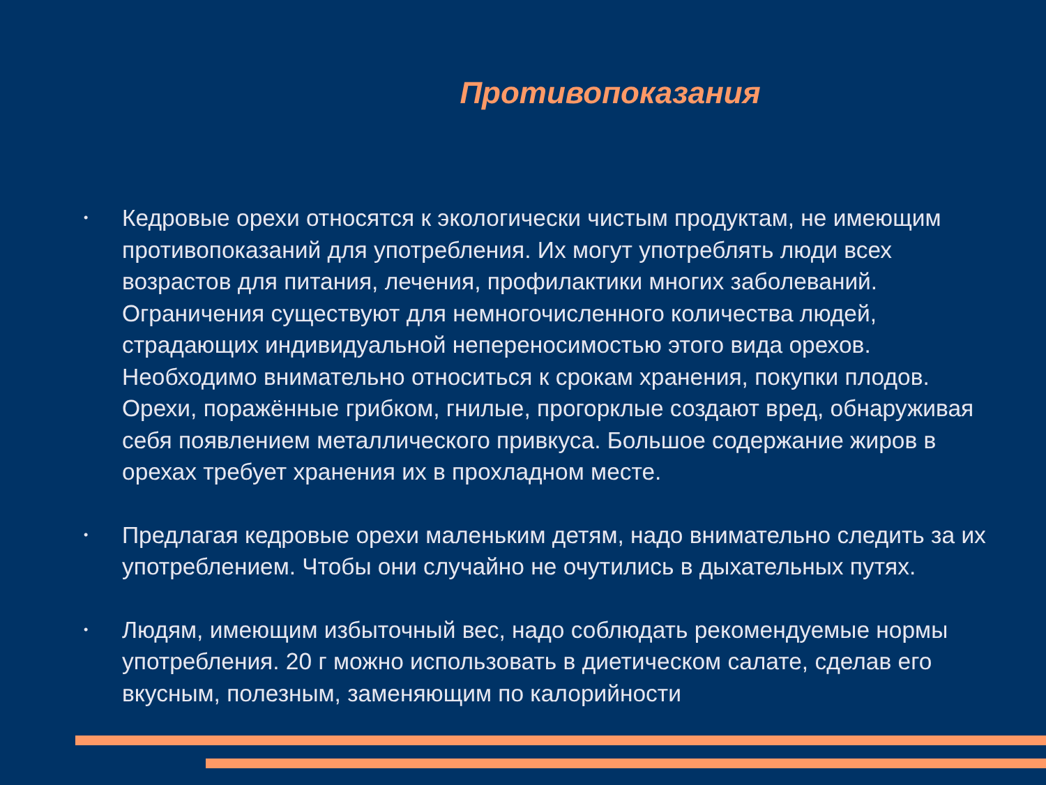Противопоказания
• Кедровые орехи относятся к экологически чистым продуктам, не имеющим противопоказаний для употребления. Их могут употреблять люди всех возрастов для питания, лечения, профилактики многих заболеваний. Ограничения существуют для немногочисленного количества людей, страдающих индивидуальной непереносимостью этого вида орехов. Необходимо внимательно относиться к срокам хранения, покупки плодов. Орехи, поражённые грибком, гнилые, прогорклые создают вред, обнаруживая себя появлением металлического привкуса. Большое содержание жиров в орехах требует хранения их в прохладном месте.
• Предлагая кедровые орехи маленьким детям, надо внимательно следить за их употреблением. Чтобы они случайно не очутились в дыхательных путях.
• Людям, имеющим избыточный вес, надо соблюдать рекомендуемые нормы употребления. 20 г можно использовать в диетическом салате, сделав его вкусным, полезным, заменяющим по калорийности